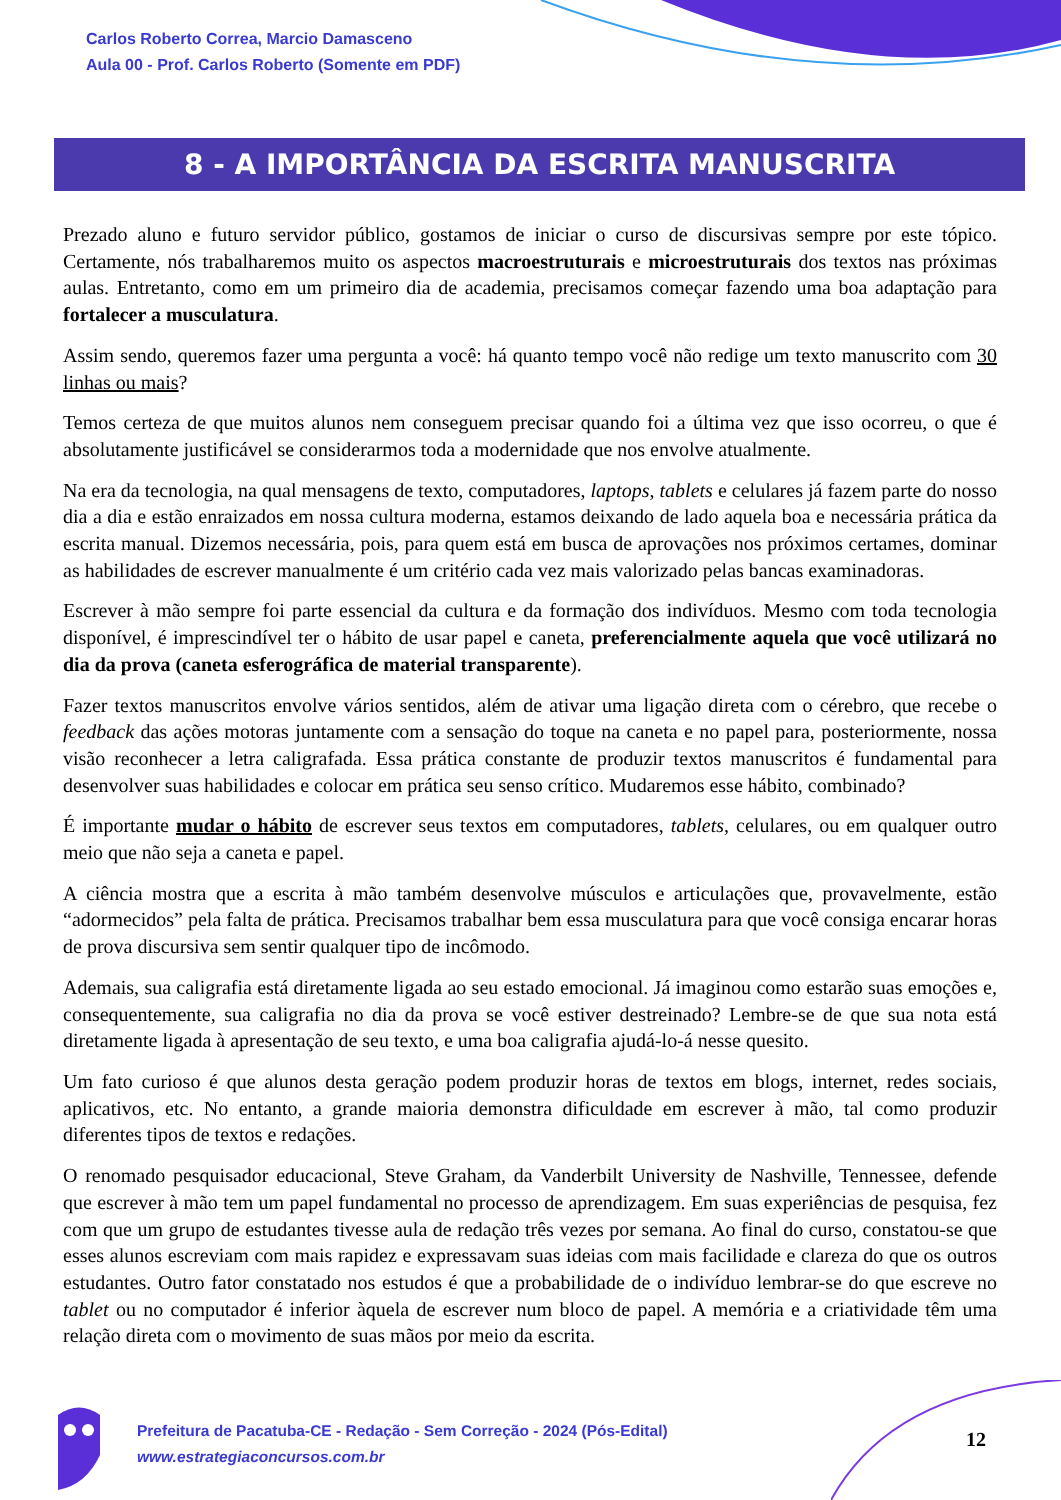Carlos Roberto Correa, Marcio Damasceno
Aula 00 - Prof. Carlos Roberto (Somente em PDF)
8 - A IMPORTÂNCIA DA ESCRITA MANUSCRITA
Prezado aluno e futuro servidor público, gostamos de iniciar o curso de discursivas sempre por este tópico. Certamente, nós trabalharemos muito os aspectos macroestruturais e microestruturais dos textos nas próximas aulas. Entretanto, como em um primeiro dia de academia, precisamos começar fazendo uma boa adaptação para fortalecer a musculatura.
Assim sendo, queremos fazer uma pergunta a você: há quanto tempo você não redige um texto manuscrito com 30 linhas ou mais?
Temos certeza de que muitos alunos nem conseguem precisar quando foi a última vez que isso ocorreu, o que é absolutamente justificável se considerarmos toda a modernidade que nos envolve atualmente.
Na era da tecnologia, na qual mensagens de texto, computadores, laptops, tablets e celulares já fazem parte do nosso dia a dia e estão enraizados em nossa cultura moderna, estamos deixando de lado aquela boa e necessária prática da escrita manual. Dizemos necessária, pois, para quem está em busca de aprovações nos próximos certames, dominar as habilidades de escrever manualmente é um critério cada vez mais valorizado pelas bancas examinadoras.
Escrever à mão sempre foi parte essencial da cultura e da formação dos indivíduos. Mesmo com toda tecnologia disponível, é imprescindível ter o hábito de usar papel e caneta, preferencialmente aquela que você utilizará no dia da prova (caneta esferográfica de material transparente).
Fazer textos manuscritos envolve vários sentidos, além de ativar uma ligação direta com o cérebro, que recebe o feedback das ações motoras juntamente com a sensação do toque na caneta e no papel para, posteriormente, nossa visão reconhecer a letra caligrafada. Essa prática constante de produzir textos manuscritos é fundamental para desenvolver suas habilidades e colocar em prática seu senso crítico. Mudaremos esse hábito, combinado?
É importante mudar o hábito de escrever seus textos em computadores, tablets, celulares, ou em qualquer outro meio que não seja a caneta e papel.
A ciência mostra que a escrita à mão também desenvolve músculos e articulações que, provavelmente, estão “adormecidos” pela falta de prática. Precisamos trabalhar bem essa musculatura para que você consiga encarar horas de prova discursiva sem sentir qualquer tipo de incômodo.
Ademais, sua caligrafia está diretamente ligada ao seu estado emocional. Já imaginou como estarão suas emoções e, consequentemente, sua caligrafia no dia da prova se você estiver destreinado? Lembre-se de que sua nota está diretamente ligada à apresentação de seu texto, e uma boa caligrafia ajudá-lo-á nesse quesito.
Um fato curioso é que alunos desta geração podem produzir horas de textos em blogs, internet, redes sociais, aplicativos, etc. No entanto, a grande maioria demonstra dificuldade em escrever à mão, tal como produzir diferentes tipos de textos e redações.
O renomado pesquisador educacional, Steve Graham, da Vanderbilt University de Nashville, Tennessee, defende que escrever à mão tem um papel fundamental no processo de aprendizagem. Em suas experiências de pesquisa, fez com que um grupo de estudantes tivesse aula de redação três vezes por semana. Ao final do curso, constatou-se que esses alunos escreviam com mais rapidez e expressavam suas ideias com mais facilidade e clareza do que os outros estudantes. Outro fator constatado nos estudos é que a probabilidade de o indivíduo lembrar-se do que escreve no tablet ou no computador é inferior àquela de escrever num bloco de papel. A memória e a criatividade têm uma relação direta com o movimento de suas mãos por meio da escrita.
Prefeitura de Pacatuba-CE - Redação - Sem Correção - 2024 (Pós-Edital)
www.estrategiaconcursos.com.br
12